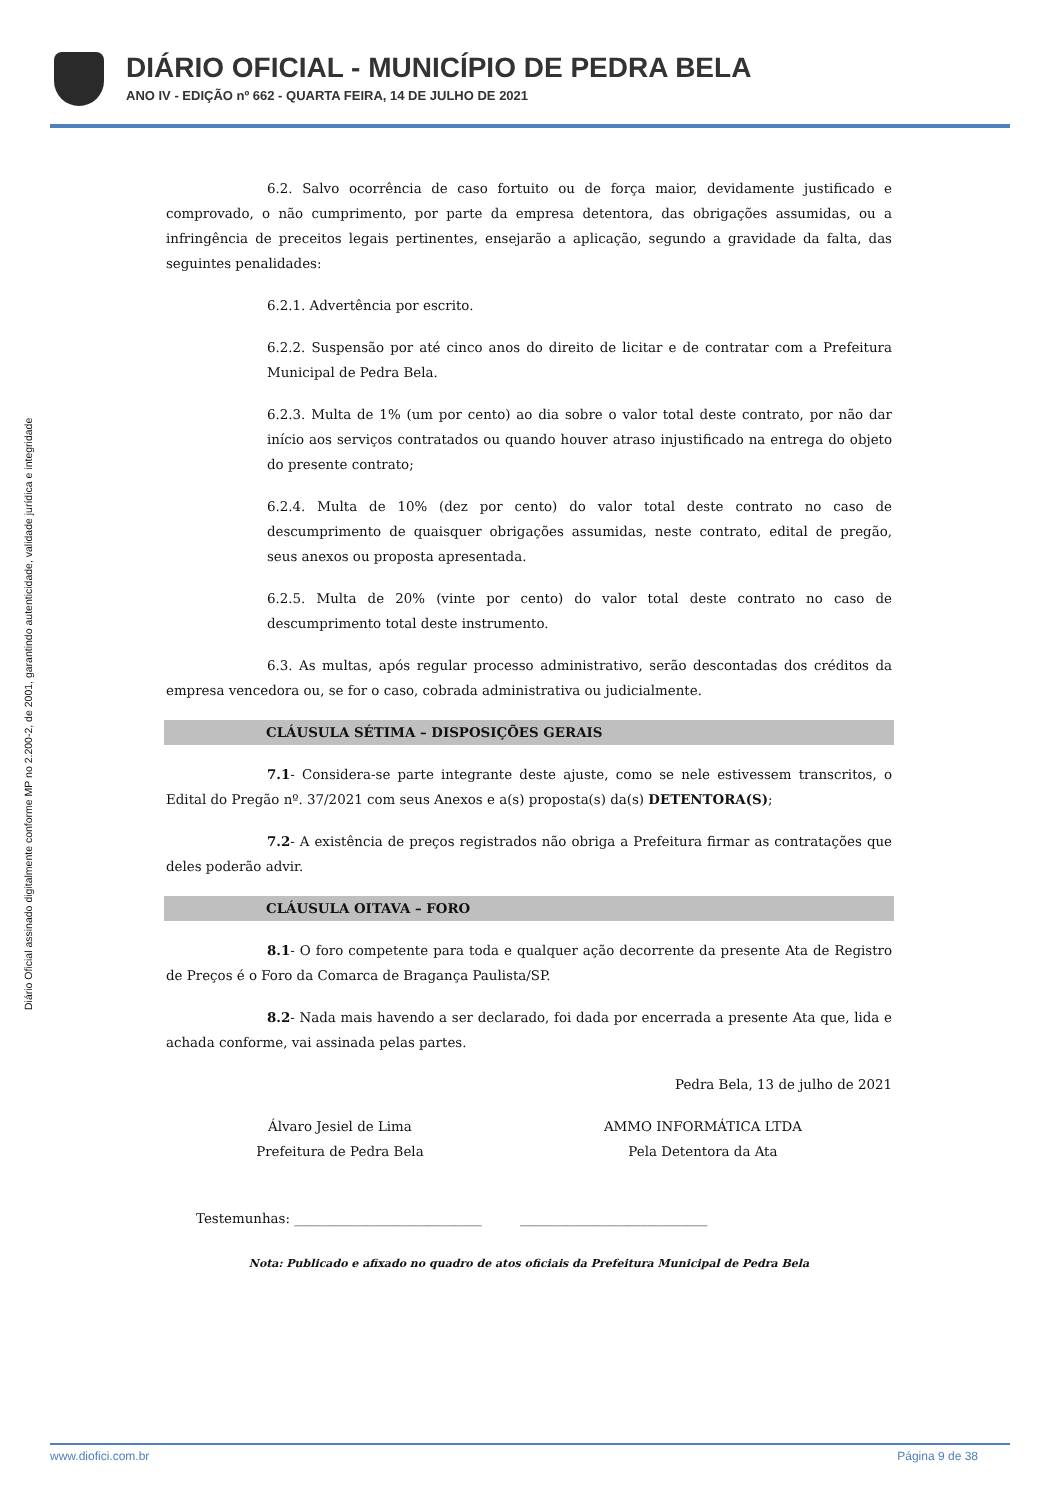DIÁRIO OFICIAL - MUNICÍPIO DE PEDRA BELA
ANO IV - EDIÇÃO nº 662 - QUARTA FEIRA, 14 DE JULHO DE 2021
Diário Oficial assinado digitalmente conforme MP no 2.200-2, de 2001, garantindo autenticidade, validade jurídica e integridade
6.2. Salvo ocorrência de caso fortuito ou de força maior, devidamente justificado e comprovado, o não cumprimento, por parte da empresa detentora, das obrigações assumidas, ou a infringência de preceitos legais pertinentes, ensejarão a aplicação, segundo a gravidade da falta, das seguintes penalidades:
6.2.1. Advertência por escrito.
6.2.2. Suspensão por até cinco anos do direito de licitar e de contratar com a Prefeitura Municipal de Pedra Bela.
6.2.3. Multa de 1% (um por cento) ao dia sobre o valor total deste contrato, por não dar início aos serviços contratados ou quando houver atraso injustificado na entrega do objeto do presente contrato;
6.2.4. Multa de 10% (dez por cento) do valor total deste contrato no caso de descumprimento de quaisquer obrigações assumidas, neste contrato, edital de pregão, seus anexos ou proposta apresentada.
6.2.5. Multa de 20% (vinte por cento) do valor total deste contrato no caso de descumprimento total deste instrumento.
6.3. As multas, após regular processo administrativo, serão descontadas dos créditos da empresa vencedora ou, se for o caso, cobrada administrativa ou judicialmente.
CLÁUSULA SÉTIMA – DISPOSIÇÕES GERAIS
7.1- Considera-se parte integrante deste ajuste, como se nele estivessem transcritos, o Edital do Pregão nº. 37/2021 com seus Anexos e a(s) proposta(s) da(s) DETENTORA(S);
7.2- A existência de preços registrados não obriga a Prefeitura firmar as contratações que deles poderão advir.
CLÁUSULA OITAVA – FORO
8.1- O foro competente para toda e qualquer ação decorrente da presente Ata de Registro de Preços é o Foro da Comarca de Bragança Paulista/SP.
8.2- Nada mais havendo a ser declarado, foi dada por encerrada a presente Ata que, lida e achada conforme, vai assinada pelas partes.
Pedra Bela, 13 de julho de 2021
Álvaro Jesiel de Lima
Prefeitura de Pedra Bela
AMMO INFORMÁTICA LTDA
Pela Detentora da Ata
Testemunhas: ____________________________ ____________________________
Nota: Publicado e afixado no quadro de atos oficiais da Prefeitura Municipal de Pedra Bela
www.diofici.com.br Página 9 de 38